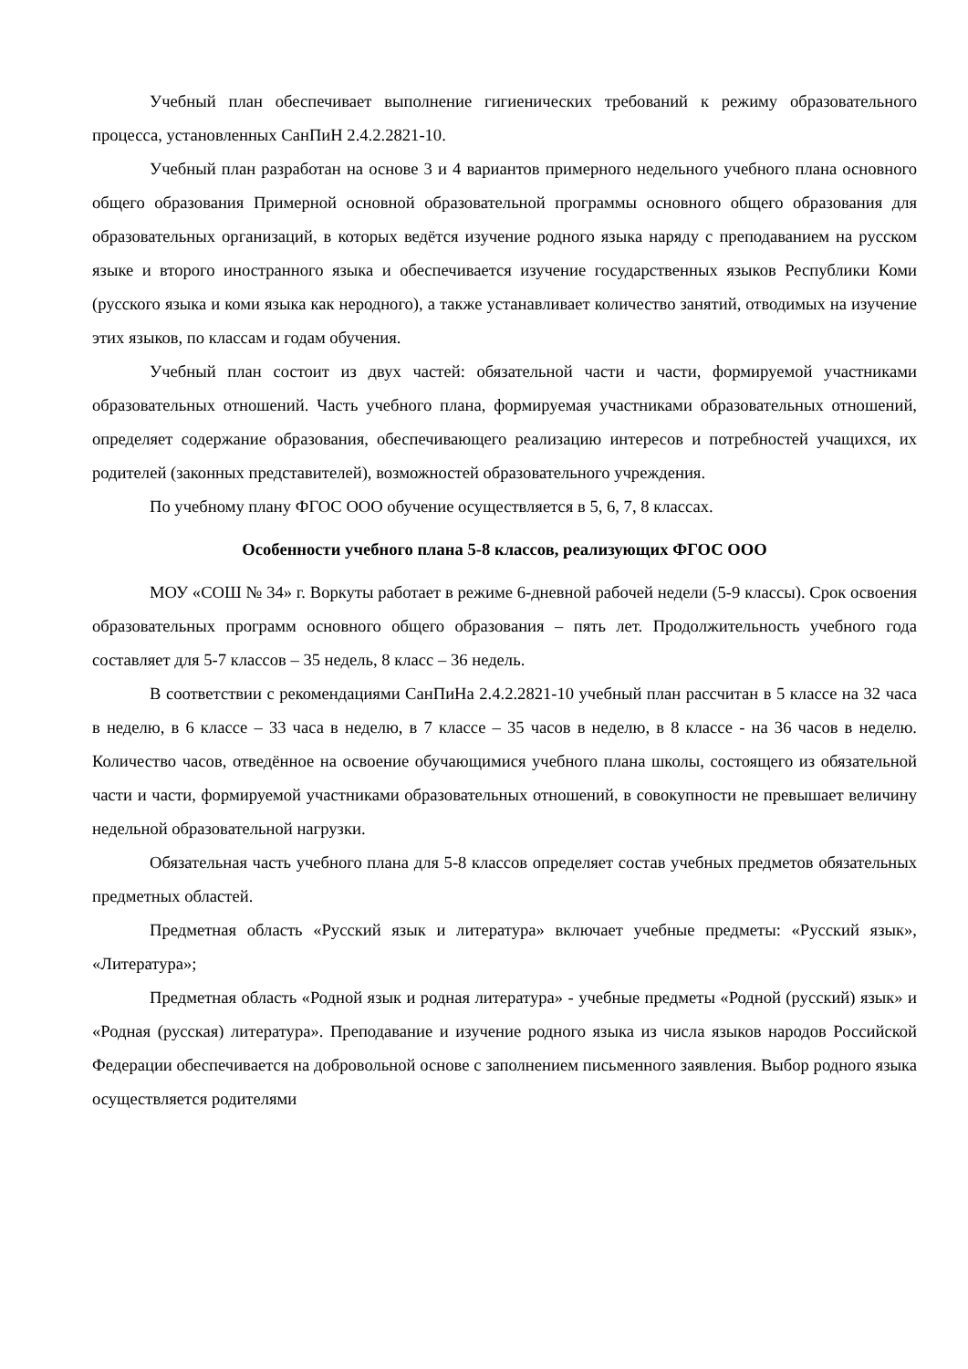Учебный план обеспечивает выполнение гигиенических требований к режиму образовательного процесса, установленных СанПиН 2.4.2.2821-10.
Учебный план разработан на основе 3 и 4 вариантов примерного недельного учебного плана основного общего образования Примерной основной образовательной программы основного общего образования для образовательных организаций, в которых ведётся изучение родного языка наряду с преподаванием на русском языке и второго иностранного языка и обеспечивается изучение государственных языков Республики Коми (русского языка и коми языка как неродного), а также устанавливает количество занятий, отводимых на изучение этих языков, по классам и годам обучения.
Учебный план состоит из двух частей: обязательной части и части, формируемой участниками образовательных отношений. Часть учебного плана, формируемая участниками образовательных отношений, определяет содержание образования, обеспечивающего реализацию интересов и потребностей учащихся, их родителей (законных представителей), возможностей образовательного учреждения.
По учебному плану ФГОС ООО обучение осуществляется в 5, 6, 7, 8 классах.
Особенности учебного плана 5-8 классов, реализующих ФГОС ООО
МОУ «СОШ № 34» г. Воркуты работает в режиме 6-дневной рабочей недели (5-9 классы). Срок освоения образовательных программ основного общего образования – пять лет. Продолжительность учебного года составляет для 5-7 классов – 35 недель, 8 класс – 36 недель.
В соответствии с рекомендациями СанПиНа 2.4.2.2821-10 учебный план рассчитан в 5 классе на 32 часа в неделю, в 6 классе – 33 часа в неделю, в 7 классе – 35 часов в неделю, в 8 классе - на 36 часов в неделю. Количество часов, отведённое на освоение обучающимися учебного плана школы, состоящего из обязательной части и части, формируемой участниками образовательных отношений, в совокупности не превышает величину недельной образовательной нагрузки.
Обязательная часть учебного плана для 5-8 классов определяет состав учебных предметов обязательных предметных областей.
Предметная область «Русский язык и литература» включает учебные предметы: «Русский язык», «Литература»;
Предметная область «Родной язык и родная литература» - учебные предметы «Родной (русский) язык» и «Родная (русская) литература». Преподавание и изучение родного языка из числа языков народов Российской Федерации обеспечивается на добровольной основе с заполнением письменного заявления. Выбор родного языка осуществляется родителями